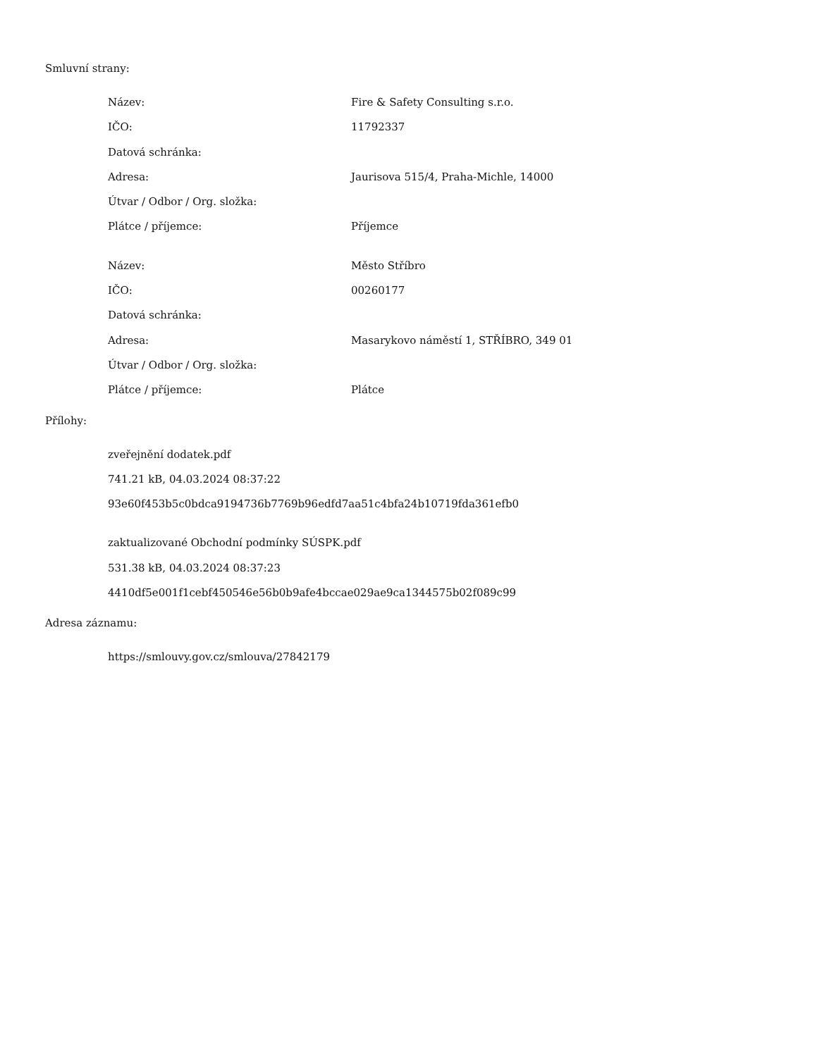Smluvní strany:
| Název: | Fire & Safety Consulting s.r.o. |
| IČO: | 11792337 |
| Datová schránka: | |
| Adresa: | Jaurisova 515/4, Praha-Michle, 14000 |
| Útvar / Odbor / Org. složka: | |
| Plátce / příjemce: | Příjemce |
| Název: | Město Stříbro |
| IČO: | 00260177 |
| Datová schránka: | |
| Adresa: | Masarykovo náměstí 1, STŘÍBRO, 349 01 |
| Útvar / Odbor / Org. složka: | |
| Plátce / příjemce: | Plátce |
Přílohy:
zveřejnění dodatek.pdf
741.21 kB, 04.03.2024 08:37:22
93e60f453b5c0bdca9194736b7769b96edfd7aa51c4bfa24b10719fda361efb0
zaktualizované Obchodní podmínky SÚSPK.pdf
531.38 kB, 04.03.2024 08:37:23
4410df5e001f1cebf450546e56b0b9afe4bccae029ae9ca1344575b02f089c99
Adresa záznamu:
https://smlouvy.gov.cz/smlouva/27842179